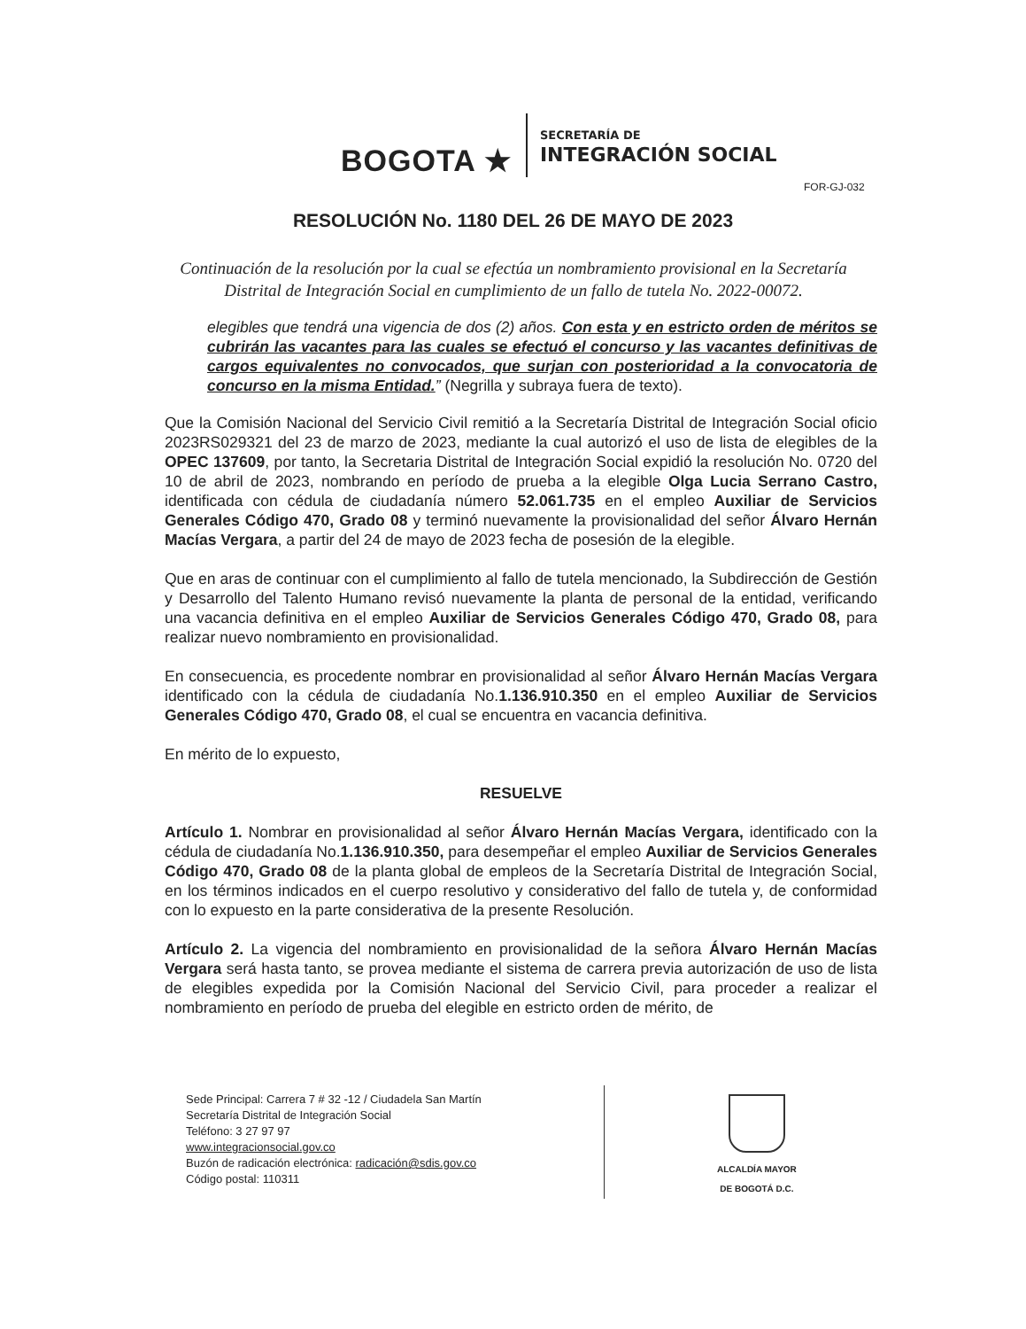BOGOTA ★
SECRETARÍA DE
INTEGRACIÓN SOCIAL
FOR-GJ-032
RESOLUCIÓN No. 1180 DEL 26 DE MAYO DE 2023
Continuación de la resolución por la cual se efectúa un nombramiento provisional en la Secretaría Distrital de Integración Social en cumplimiento de un fallo de tutela No. 2022-00072.
elegibles que tendrá una vigencia de dos (2) años. Con esta y en estricto orden de méritos se cubrirán las vacantes para las cuales se efectuó el concurso y las vacantes definitivas de cargos equivalentes no convocados, que surjan con posterioridad a la convocatoria de concurso en la misma Entidad.” (Negrilla y subraya fuera de texto).
Que la Comisión Nacional del Servicio Civil remitió a la Secretaría Distrital de Integración Social oficio 2023RS029321 del 23 de marzo de 2023, mediante la cual autorizó el uso de lista de elegibles de la OPEC 137609, por tanto, la Secretaria Distrital de Integración Social expidió la resolución No. 0720 del 10 de abril de 2023, nombrando en período de prueba a la elegible Olga Lucia Serrano Castro, identificada con cédula de ciudadanía número 52.061.735 en el empleo Auxiliar de Servicios Generales Código 470, Grado 08 y terminó nuevamente la provisionalidad del señor Álvaro Hernán Macías Vergara, a partir del 24 de mayo de 2023 fecha de posesión de la elegible.
Que en aras de continuar con el cumplimiento al fallo de tutela mencionado, la Subdirección de Gestión y Desarrollo del Talento Humano revisó nuevamente la planta de personal de la entidad, verificando una vacancia definitiva en el empleo Auxiliar de Servicios Generales Código 470, Grado 08, para realizar nuevo nombramiento en provisionalidad.
En consecuencia, es procedente nombrar en provisionalidad al señor Álvaro Hernán Macías Vergara identificado con la cédula de ciudadanía No.1.136.910.350 en el empleo Auxiliar de Servicios Generales Código 470, Grado 08, el cual se encuentra en vacancia definitiva.
En mérito de lo expuesto,
RESUELVE
Artículo 1. Nombrar en provisionalidad al señor Álvaro Hernán Macías Vergara, identificado con la cédula de ciudadanía No.1.136.910.350, para desempeñar el empleo Auxiliar de Servicios Generales Código 470, Grado 08 de la planta global de empleos de la Secretaría Distrital de Integración Social, en los términos indicados en el cuerpo resolutivo y considerativo del fallo de tutela y, de conformidad con lo expuesto en la parte considerativa de la presente Resolución.
Artículo 2. La vigencia del nombramiento en provisionalidad de la señora Álvaro Hernán Macías Vergara será hasta tanto, se provea mediante el sistema de carrera previa autorización de uso de lista de elegibles expedida por la Comisión Nacional del Servicio Civil, para proceder a realizar el nombramiento en período de prueba del elegible en estricto orden de mérito, de
Sede Principal: Carrera 7 # 32 -12 / Ciudadela San Martín
Secretaría Distrital de Integración Social
Teléfono: 3 27 97 97
www.integracionsocial.gov.co
Buzón de radicación electrónica: radicación@sdis.gov.co
Código postal: 110311
ALCALDÍA MAYOR
DE BOGOTÁ D.C.